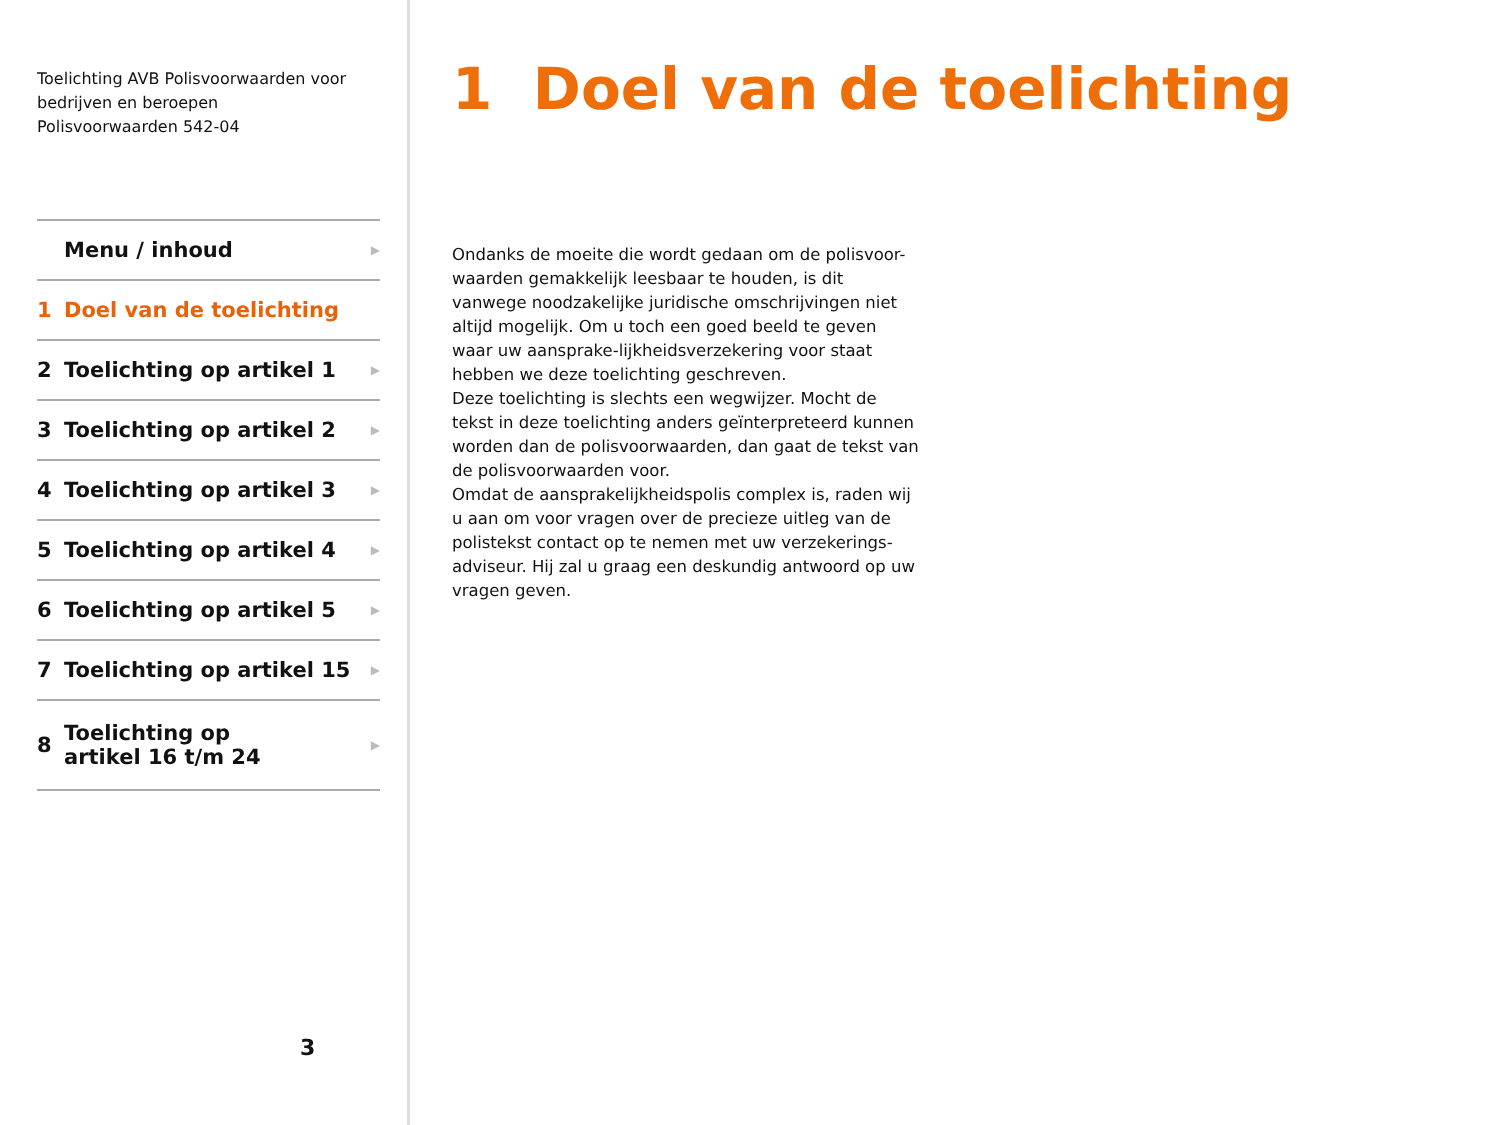Toelichting AVB Polisvoorwaarden voor bedrijven en beroepen
Polisvoorwaarden 542-04
Menu / inhoud ▶
1 Doel van de toelichting
2 Toelichting op artikel 1 ▶
3 Toelichting op artikel 2 ▶
4 Toelichting op artikel 3 ▶
5 Toelichting op artikel 4 ▶
6 Toelichting op artikel 5 ▶
7 Toelichting op artikel 15 ▶
8 Toelichting op
artikel 16 t/m 24 ▶
3
1 Doel van de toelichting
Ondanks de moeite die wordt gedaan om de polisvoor-waarden gemakkelijk leesbaar te houden, is dit vanwege noodzakelijke juridische omschrijvingen niet altijd mogelijk. Om u toch een goed beeld te geven waar uw aansprake-lijkheidsverzekering voor staat hebben we deze toelichting geschreven.
Deze toelichting is slechts een wegwijzer. Mocht de tekst in deze toelichting anders geïnterpreteerd kunnen worden dan de polisvoorwaarden, dan gaat de tekst van de polisvoorwaarden voor.
Omdat de aansprakelijkheidspolis complex is, raden wij u aan om voor vragen over de precieze uitleg van de polistekst contact op te nemen met uw verzekerings-adviseur. Hij zal u graag een deskundig antwoord op uw vragen geven.